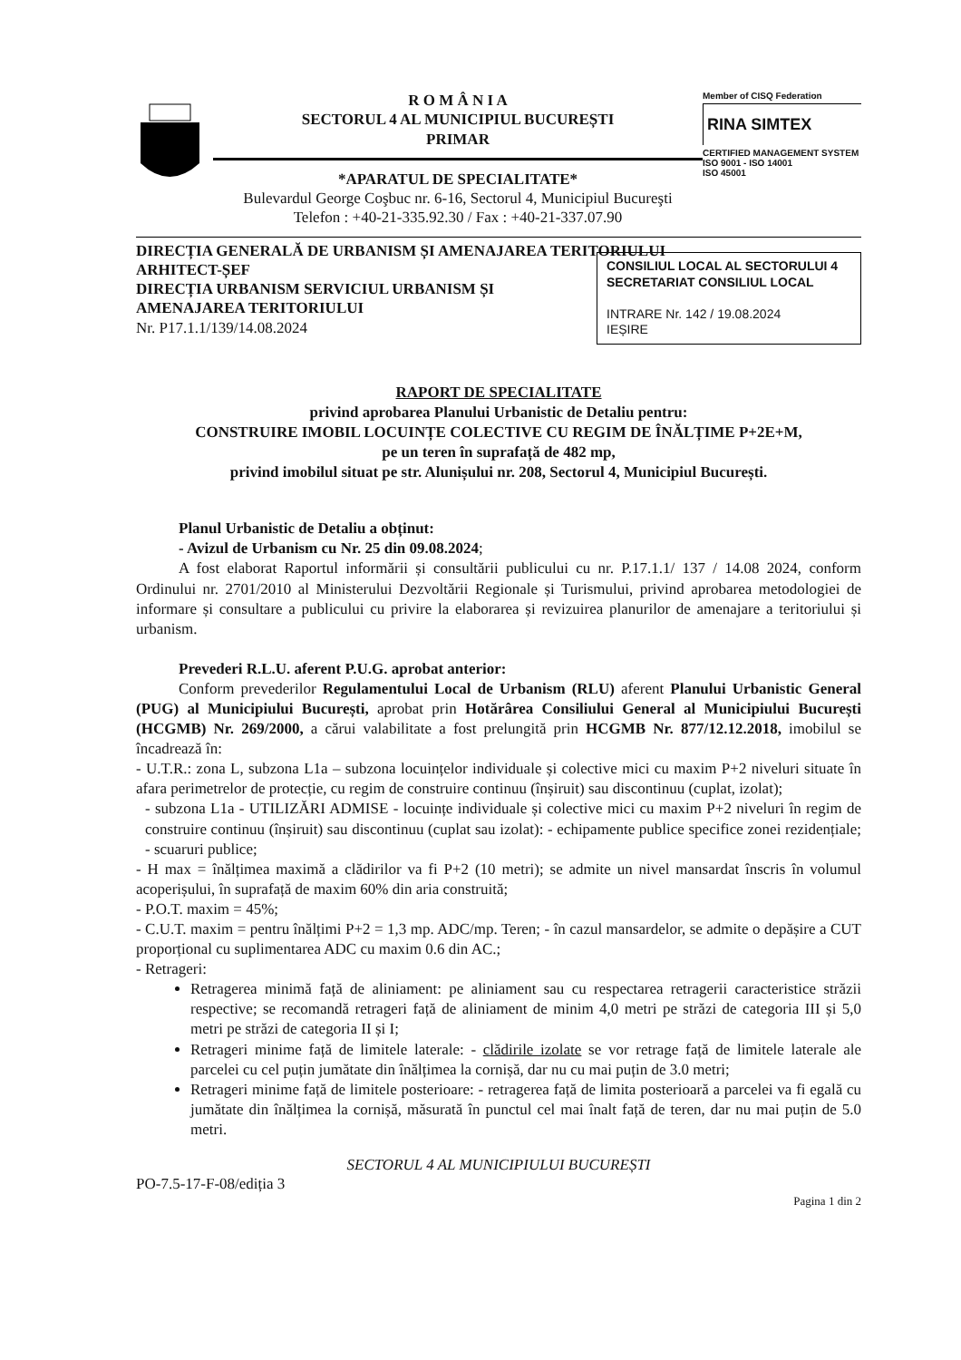R O M Â N I A
SECTORUL 4 AL MUNICIPIUL BUCUREȘTI
PRIMAR
*APARATUL DE SPECIALITATE*
Bulevardul George Coşbuc nr. 6-16, Sectorul 4, Municipiul Bucureşti
Telefon : +40-21-335.92.30 / Fax : +40-21-337.07.90
Member of CISQ Federation
RINA SIMTEX
CERTIFIED MANAGEMENT SYSTEM
ISO 9001 - ISO 14001
ISO 45001
DIRECȚIA GENERALĂ DE URBANISM ȘI AMENAJAREA TERITORIULUI
ARHITECT-ȘEF
DIRECȚIA URBANISM
CONSILIUL LOCAL AL SECTORULUI 4
SECRETARIAT CONSILIUL LOCAL
INTRARE Nr. 142 / 19.08.2024
IEȘIRE
SERVICIUL URBANISM ȘI AMENAJAREA TERITORIULUI
Nr. P17.1.1/139/14.08.2024
RAPORT DE SPECIALITATE
privind aprobarea Planului Urbanistic de Detaliu pentru:
CONSTRUIRE IMOBIL LOCUINȚE COLECTIVE CU REGIM DE ÎNĂLȚIME P+2E+M,
pe un teren în suprafață de 482 mp,
privind imobilul situat pe str. Alunișului nr. 208, Sectorul 4, Municipiul București.
Planul Urbanistic de Detaliu a obținut:
- Avizul de Urbanism cu Nr. 25 din 09.08.2024;
A fost elaborat Raportul informării și consultării publicului cu nr. P.17.1.1/ 137 / 14.08 2024, conform Ordinului nr. 2701/2010 al Ministerului Dezvoltării Regionale și Turismului, privind aprobarea metodologiei de informare și consultare a publicului cu privire la elaborarea și revizuirea planurilor de amenajare a teritoriului și urbanism.
Prevederi R.L.U. aferent P.U.G. aprobat anterior:
Conform prevederilor Regulamentului Local de Urbanism (RLU) aferent Planului Urbanistic General (PUG) al Municipiului București, aprobat prin Hotărârea Consiliului General al Municipiului București (HCGMB) Nr. 269/2000, a cărui valabilitate a fost prelungită prin HCGMB Nr. 877/12.12.2018, imobilul se încadrează în:
- U.T.R.: zona L, subzona L1a – subzona locuințelor individuale și colective mici cu maxim P+2 niveluri situate în afara perimetrelor de protecție, cu regim de construire continuu (înșiruit) sau discontinuu (cuplat, izolat);
- subzona L1a - UTILIZĂRI ADMISE - locuințe individuale și colective mici cu maxim P+2 niveluri în regim de construire continuu (înșiruit) sau discontinuu (cuplat sau izolat): - echipamente publice specifice zonei rezidențiale; - scuaruri publice;
- H max = înălțimea maximă a clădirilor va fi P+2 (10 metri); se admite un nivel mansardat înscris în volumul acoperișului, în suprafață de maxim 60% din aria construită;
- P.O.T. maxim = 45%;
- C.U.T. maxim = pentru înălțimi P+2 = 1,3 mp. ADC/mp. Teren; - în cazul mansardelor, se admite o depășire a CUT proporțional cu suplimentarea ADC cu maxim 0.6 din AC.;
- Retrageri:
Retragerea minimă față de aliniament: pe aliniament sau cu respectarea retragerii caracteristice străzii respective; se recomandă retrageri față de aliniament de minim 4,0 metri pe străzi de categoria III și 5,0 metri pe străzi de categoria II și I;
Retrageri minime față de limitele laterale: - clădirile izolate se vor retrage față de limitele laterale ale parcelei cu cel puțin jumătate din înălțimea la cornișă, dar nu cu mai puțin de 3.0 metri;
Retrageri minime față de limitele posterioare: - retragerea față de limita posterioară a parcelei va fi egală cu jumătate din înălțimea la cornișă, măsurată în punctul cel mai înalt față de teren, dar nu mai puțin de 5.0 metri.
SECTORUL 4 AL MUNICIPIULUI BUCUREȘTI
PO-7.5-17-F-08/ediția 3
Pagina 1 din 2